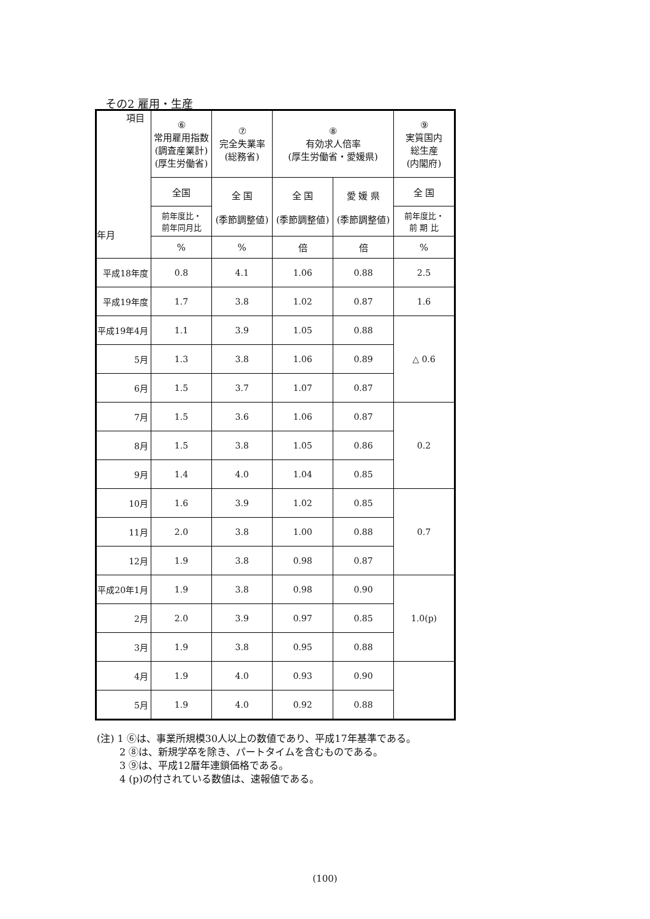その2 雇用・生産
| 項目 年月 | ⑥ 常用雇用指数 (調査産業計) (厚生労働省) | ⑦ 完全失業率 (総務省) | ⑧ 有効求人倍率 (厚生労働省・愛媛県) | | ⑨ 実質国内 総生産 (内閣府) |
| --- | --- | --- | --- | --- | --- |
| | 全国 | 全 国 (季節調整値) | 全 国 (季節調整値) | 愛 媛 県 (季節調整値) | 全 国 |
| | 前年度比・ 前年同月比 | | | | 前年度比・ 前 期 比 |
| | % | % | 倍 | 倍 | % |
| 平成18年度 | 0.8 | 4.1 | 1.06 | 0.88 | 2.5 |
| 平成19年度 | 1.7 | 3.8 | 1.02 | 0.87 | 1.6 |
| 平成19年4月 | 1.1 | 3.9 | 1.05 | 0.88 | △ 0.6 |
| 5月 | 1.3 | 3.8 | 1.06 | 0.89 | |
| 6月 | 1.5 | 3.7 | 1.07 | 0.87 | |
| 7月 | 1.5 | 3.6 | 1.06 | 0.87 | 0.2 |
| 8月 | 1.5 | 3.8 | 1.05 | 0.86 | |
| 9月 | 1.4 | 4.0 | 1.04 | 0.85 | |
| 10月 | 1.6 | 3.9 | 1.02 | 0.85 | 0.7 |
| 11月 | 2.0 | 3.8 | 1.00 | 0.88 | |
| 12月 | 1.9 | 3.8 | 0.98 | 0.87 | |
| 平成20年1月 | 1.9 | 3.8 | 0.98 | 0.90 | 1.0(p) |
| 2月 | 2.0 | 3.9 | 0.97 | 0.85 | |
| 3月 | 1.9 | 3.8 | 0.95 | 0.88 | |
| 4月 | 1.9 | 4.0 | 0.93 | 0.90 | |
| 5月 | 1.9 | 4.0 | 0.92 | 0.88 | |
(注) 1 ⑥は、事業所規模30人以上の数値であり、平成17年基準である。
   2 ⑧は、新規学卒を除き、パートタイムを含むものである。
   3 ⑨は、平成12暦年連鎖価格である。
   4 (p)の付されている数値は、速報値である。
(100)